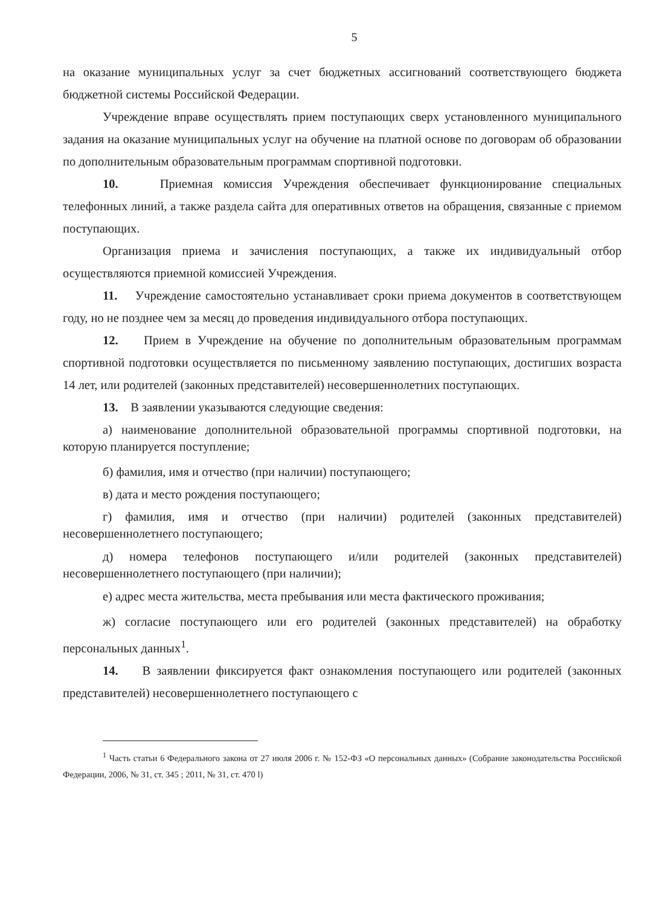5
на оказание муниципальных услуг за счет бюджетных ассигнований соответствующего бюджета бюджетной системы Российской Федерации.
Учреждение вправе осуществлять прием поступающих сверх установленного муниципального задания на оказание муниципальных услуг на обучение на платной основе по договорам об образовании по дополнительным образовательным программам спортивной подготовки.
10. Приемная комиссия Учреждения обеспечивает функционирование специальных телефонных линий, а также раздела сайта для оперативных ответов на обращения, связанные с приемом поступающих.
Организация приема и зачисления поступающих, а также их индивидуальный отбор осуществляются приемной комиссией Учреждения.
11. Учреждение самостоятельно устанавливает сроки приема документов в соответствующем году, но не позднее чем за месяц до проведения индивидуального отбора поступающих.
12. Прием в Учреждение на обучение по дополнительным образовательным программам спортивной подготовки осуществляется по письменному заявлению поступающих, достигших возраста 14 лет, или родителей (законных представителей) несовершеннолетних поступающих.
13. В заявлении указываются следующие сведения:
а) наименование дополнительной образовательной программы спортивной подготовки, на которую планируется поступление;
б) фамилия, имя и отчество (при наличии) поступающего;
в) дата и место рождения поступающего;
г) фамилия, имя и отчество (при наличии) родителей (законных представителей) несовершеннолетнего поступающего;
д) номера телефонов поступающего и/или родителей (законных представителей) несовершеннолетнего поступающего (при наличии);
е) адрес места жительства, места пребывания или места фактического проживания;
ж) согласие поступающего или его родителей (законных представителей) на обработку персональных данных<sup>1</sup>.
14. В заявлении фиксируется факт ознакомления поступающего или родителей (законных представителей) несовершеннолетнего поступающего с
<sup>1</sup> Часть статьи 6 Федерального закона от 27 июля 2006 г. № 152-ФЗ «О персональных данных» (Собрание законодательства Российской Федерации, 2006, № 31, ст. 345 ; 2011, № 31, ст. 470 l)